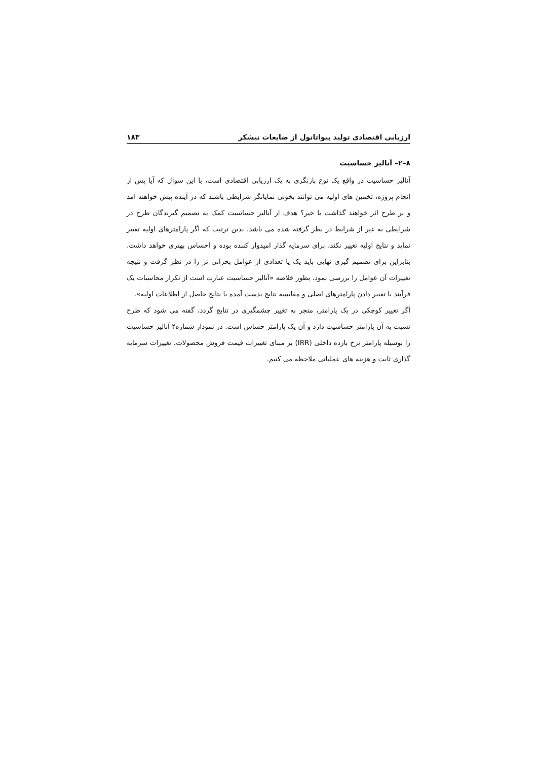ارزیابی اقتصادی تولید بیواتانول از ضایعات نیشکر ۱۸۳
۸–۲– آنالیز حساسیت
آنالیز حساسیت در واقع یک نوع بازنگری به یک ارزیابی اقتصادی است، با این سوال که آیا پس از انجام پروژه، تخمین های اولیه می توانند بخوبی نمایانگر شرایطی باشند که در آینده پیش خواهند آمد و بر طرح اثر خواهند گذاشت یا خیر؟ هدف از آنالیز حساسیت کمک به تصمیم گیرندگان طرح در شرایطی به غیر از شرایط در نظر گرفته شده می باشد، بدین ترتیب که اگر پارامترهای اولیه تغییر نماید و نتایج اولیه تغییر نکند، برای سرمایه گذار امیدوار کننده بوده و احساس بهتری خواهد داشت. بنابراین برای تصمیم گیری نهایی باید یک یا تعدادی از عوامل بحرانی تر را در نظر گرفت و نتیجه تغییرات آن عوامل را بررسی نمود. بطور خلاصه «آنالیز حساسیت عبارت است از تکرار محاسبات یک فرآیند با تغییر دادن پارامترهای اصلی و مقایسه نتایج بدست آمده با نتایج حاصل از اطلاعات اولیه».
اگر تغییر کوچکی در یک پارامتر، منجر به تغییر چشمگیری در نتایج گردد، گفته می شود که طرح نسبت به آن پارامتر حساسیت دارد و آن یک پارامتر حساس است. در نمودار شماره۴ آنالیز حساسیت را بوسیله پارامتر نرخ بازده داخلی (IRR) بر مبنای تغییرات قیمت فروش محصولات، تغییرات سرمایه گذاری ثابت و هزینه های عملیاتی ملاحظه می کنیم.